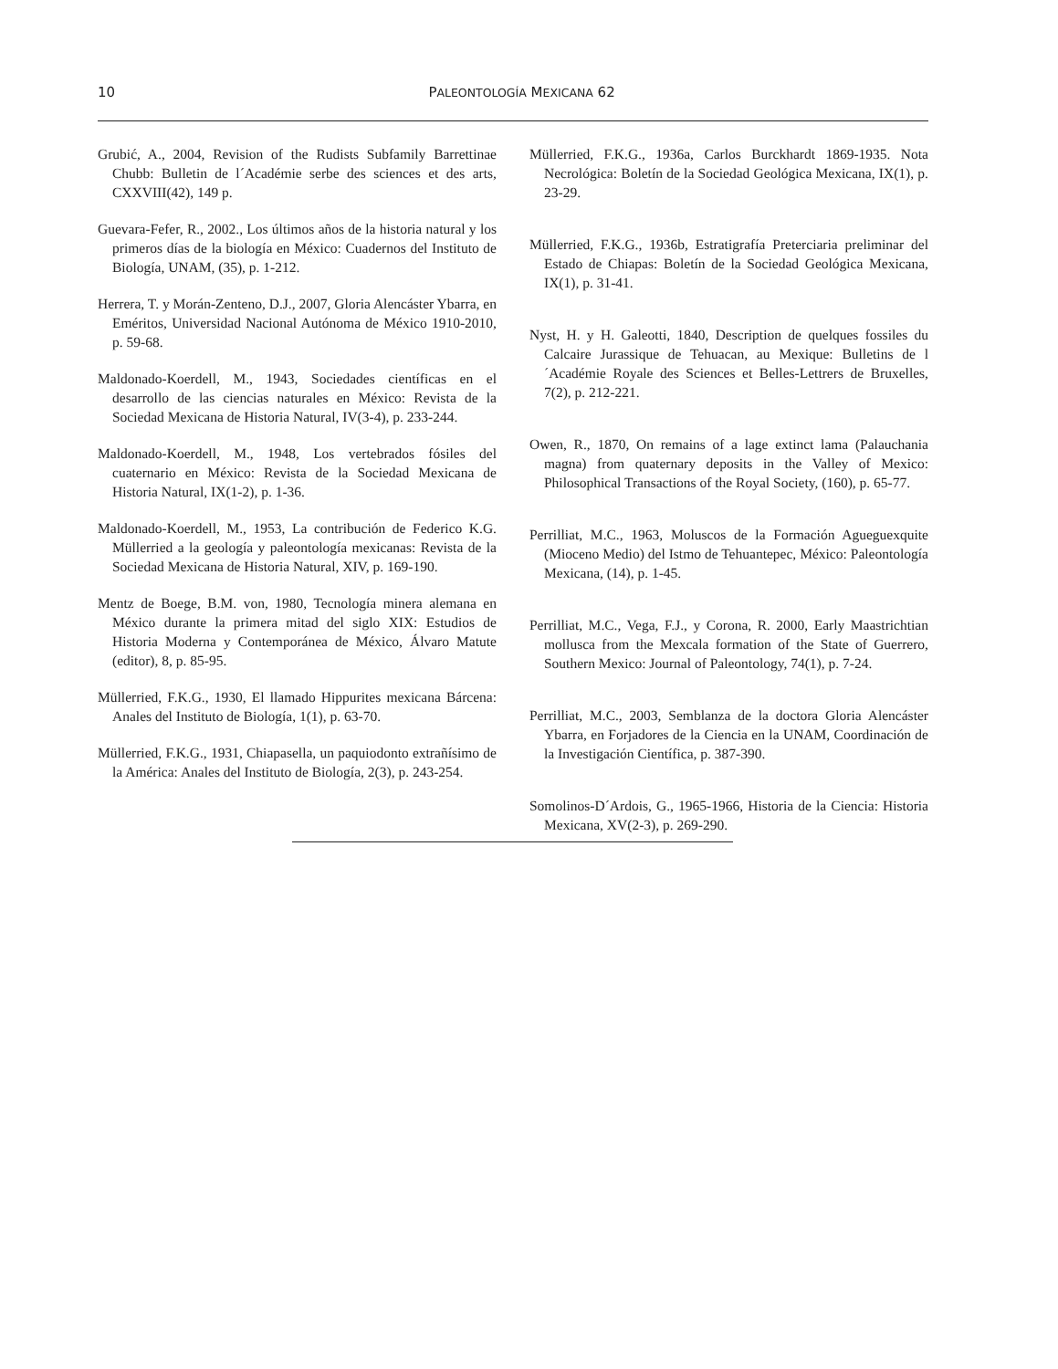10
PALEONTOLOGÍA MEXICANA 62
Grubić, A., 2004, Revision of the Rudists Subfamily Barrettinae Chubb: Bulletin de l´Académie serbe des sciences et des arts, CXXVIII(42), 149 p.
Guevara-Fefer, R., 2002., Los últimos años de la historia natural y los primeros días de la biología en México: Cuadernos del Instituto de Biología, UNAM, (35), p. 1-212.
Herrera, T. y Morán-Zenteno, D.J., 2007, Gloria Alencáster Ybarra, en Eméritos, Universidad Nacional Autónoma de México 1910-2010, p. 59-68.
Maldonado-Koerdell, M., 1943, Sociedades científicas en el desarrollo de las ciencias naturales en México: Revista de la Sociedad Mexicana de Historia Natural, IV(3-4), p. 233-244.
Maldonado-Koerdell, M., 1948, Los vertebrados fósiles del cuaternario en México: Revista de la Sociedad Mexicana de Historia Natural, IX(1-2), p. 1-36.
Maldonado-Koerdell, M., 1953, La contribución de Federico K.G. Müllerried a la geología y paleontología mexicanas: Revista de la Sociedad Mexicana de Historia Natural, XIV, p. 169-190.
Mentz de Boege, B.M. von, 1980, Tecnología minera alemana en México durante la primera mitad del siglo XIX: Estudios de Historia Moderna y Contemporánea de México, Álvaro Matute (editor), 8, p. 85-95.
Müllerried, F.K.G., 1930, El llamado Hippurites mexicana Bárcena: Anales del Instituto de Biología, 1(1), p. 63-70.
Müllerried, F.K.G., 1931, Chiapasella, un paquiodonto extrañísimo de la América: Anales del Instituto de Biología, 2(3), p. 243-254.
Müllerried, F.K.G., 1936a, Carlos Burckhardt 1869-1935. Nota Necrológica: Boletín de la Sociedad Geológica Mexicana, IX(1), p. 23-29.
Müllerried, F.K.G., 1936b, Estratigrafía Preterciaria preliminar del Estado de Chiapas: Boletín de la Sociedad Geológica Mexicana, IX(1), p. 31-41.
Nyst, H. y H. Galeotti, 1840, Description de quelques fossiles du Calcaire Jurassique de Tehuacan, au Mexique: Bulletins de l´Académie Royale des Sciences et Belles-Lettrers de Bruxelles, 7(2), p. 212-221.
Owen, R., 1870, On remains of a lage extinct lama (Palauchania magna) from quaternary deposits in the Valley of Mexico: Philosophical Transactions of the Royal Society, (160), p. 65-77.
Perrilliat, M.C., 1963, Moluscos de la Formación Agueguexquite (Mioceno Medio) del Istmo de Tehuantepec, México: Paleontología Mexicana, (14), p. 1-45.
Perrilliat, M.C., Vega, F.J., y Corona, R. 2000, Early Maastrichtian mollusca from the Mexcala formation of the State of Guerrero, Southern Mexico: Journal of Paleontology, 74(1), p. 7-24.
Perrilliat, M.C., 2003, Semblanza de la doctora Gloria Alencáster Ybarra, en Forjadores de la Ciencia en la UNAM, Coordinación de la Investigación Científica, p. 387-390.
Somolinos-D´Ardois, G., 1965-1966, Historia de la Ciencia: Historia Mexicana, XV(2-3), p. 269-290.